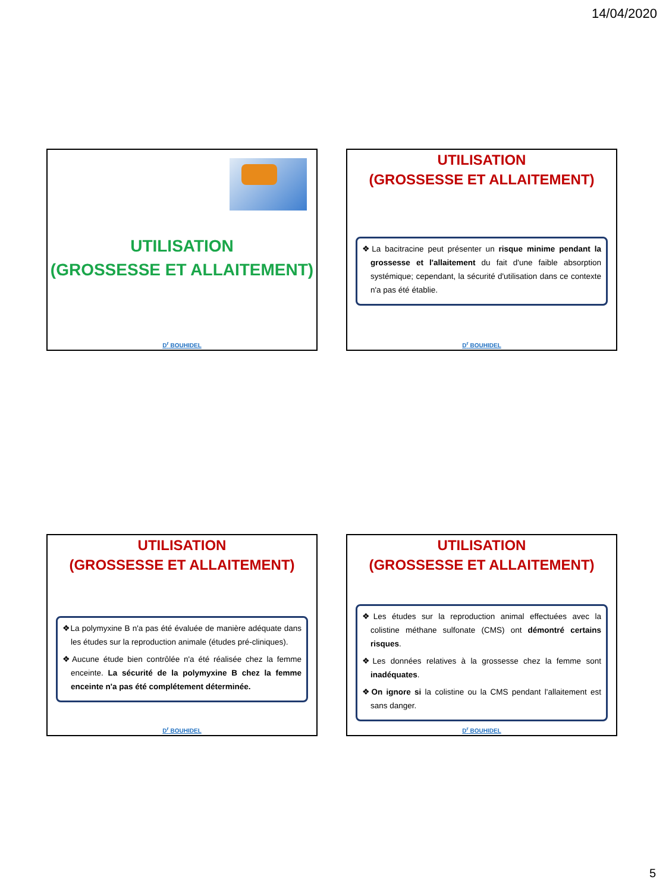14/04/2020
UTILISATION
(GROSSESSE ET ALLAITEMENT)
D<sup>r</sup> BOUHIDEL
UTILISATION
(GROSSESSE ET ALLAITEMENT)
❖La bacitracine peut présenter un risque minime pendant la grossesse et l'allaitement du fait d'une faible absorption systémique; cependant, la sécurité d'utilisation dans ce contexte n'a pas été établie.
D<sup>r</sup> BOUHIDEL
UTILISATION
(GROSSESSE ET ALLAITEMENT)
❖La polymyxine B n'a pas été évaluée de manière adéquate dans les études sur la reproduction animale (études pré-cliniques).
❖Aucune étude bien contrôlée n'a été réalisée chez la femme enceinte. La sécurité de la polymyxine B chez la femme enceinte n'a pas été complétement déterminée.
D<sup>r</sup> BOUHIDEL
UTILISATION
(GROSSESSE ET ALLAITEMENT)
❖Les études sur la reproduction animal effectuées avec la colistine méthane sulfonate (CMS) ont démontré certains risques.
❖Les données relatives à la grossesse chez la femme sont inadéquates.
❖On ignore si la colistine ou la CMS pendant l'allaitement est sans danger.
D<sup>r</sup> BOUHIDEL
5